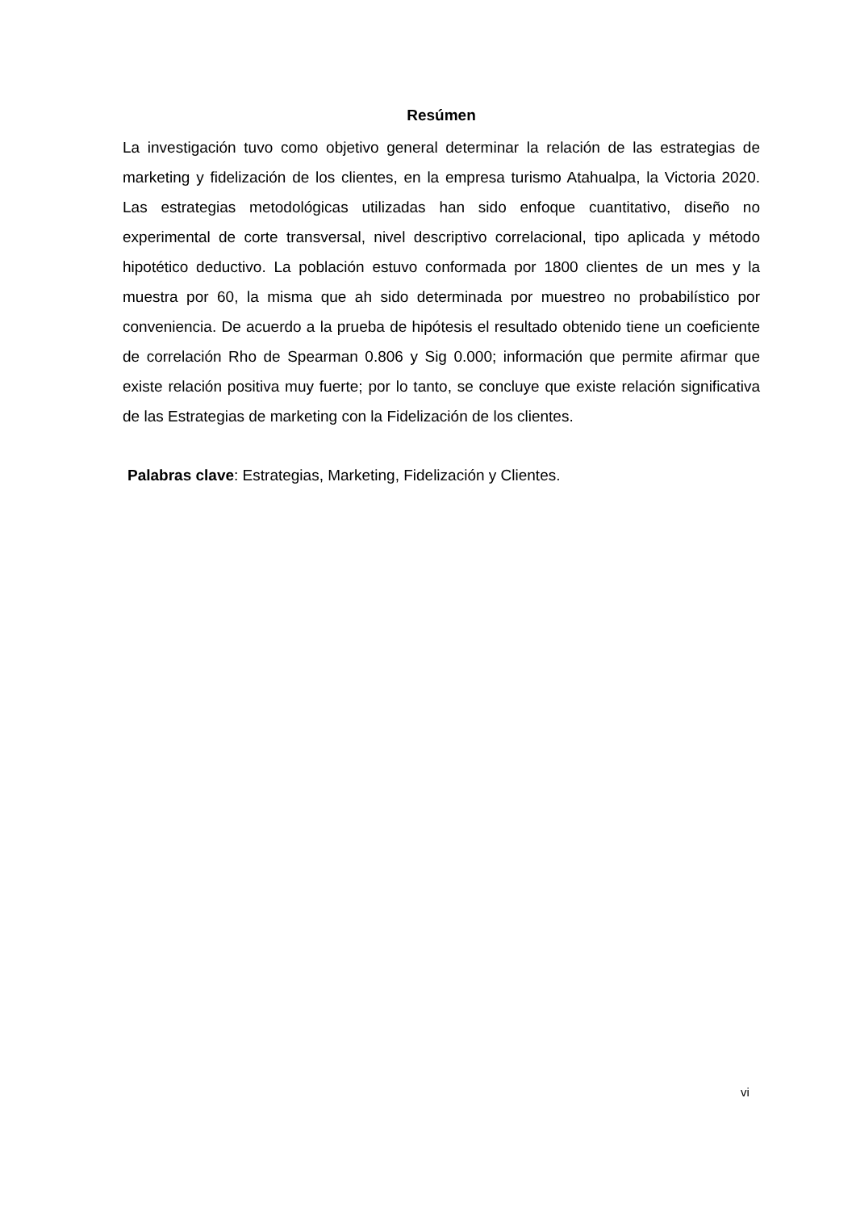Resúmen
La investigación tuvo como objetivo general determinar la relación de las estrategias de marketing y fidelización de los clientes, en la empresa turismo Atahualpa, la Victoria 2020. Las estrategias metodológicas utilizadas han sido enfoque cuantitativo, diseño no experimental de corte transversal, nivel descriptivo correlacional, tipo aplicada y método hipotético deductivo. La población estuvo conformada por 1800 clientes de un mes y la muestra por 60, la misma que ah sido determinada por muestreo no probabilístico por conveniencia. De acuerdo a la prueba de hipótesis el resultado obtenido tiene un coeficiente de correlación Rho de Spearman 0.806 y Sig 0.000; información que permite afirmar que existe relación positiva muy fuerte; por lo tanto, se concluye que existe relación significativa de las Estrategias de marketing con la Fidelización de los clientes.
Palabras clave: Estrategias, Marketing, Fidelización y Clientes.
vi